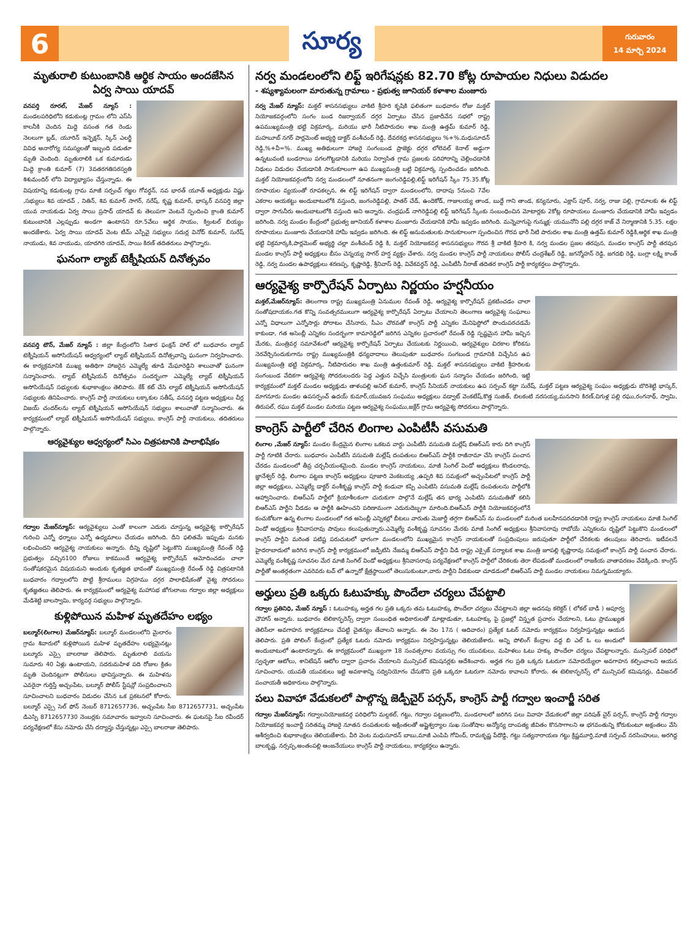6 సూర్య
గురువారం
14 మార్చి 2024
మృతురాలి కుటుంబానికి ఆర్థిక సాయం అందజేసిన ఏర్వ సాయి యాదవ్
వనపర్తి రూరల్, మేజర్ న్యూస్ : మండలపరిధిలోని కడుకుంట్ల గ్రామం లోని ఎస్‌సి కాలనీకి చెందిన మిద్దె వసంత గత రెండు నెలలుగా బ్లడ్, యూరిన్ ఇన్ఫెక్షన్, స్కిన్ ఎలర్జీ వివిధ అనారోగ్య సమస్యలతో ఇబ్బంది పడుతూ మృతి చెందింది. మృతురాలికి ఒక కుమారుడు మిద్దె క్రాంతి కుమార్ (7) 3వతరగతిసరస్వతి శిశుమందిర్ లోని విద్యాభ్యాసం చేస్తున్నాడు. ఈ విషయాన్ని కడుకుంట్ల గ్రామ మాజీ సర్పంచ్ గజ్జల గోవర్ధన్, నవ భారత్ యూత్ అధ్యక్షుడు విష్ణు ,సభ్యులు శివ యాదవ్ , నితిన్, శివ కుమార్ సాగర్, నరేష్, కృష్ణ కుమార్, భాస్కర్ వనపర్తి జిల్లా యువ నాయకుడు ఏర్వ సాయి ప్రసాద్ యాదవ్ కు తెలుపగా వెంటనే స్పందించి క్రాంతి కుమార్ కుటుంబానికి ఎల్లప్పుడు అండగా ఉంటానని రూ.5వేలు ఆర్థిక సాయం, క్వింటల్ బియ్యం అందజేశారు. ఏర్వ సాయి యాదవ్ వెంట టీమ్ ఎస్పీవై సభ్యులు సదుర్ల వినోద్ కుమార్, సురేష్ నాయుడు, శివ నాయుడు, యాదగిరి యాదవ్, సాయి కిరణ్ తదితరులు పాల్గొన్నారు.
ఘనంగా ల్యాబ్ టెక్నీషియన్ దినోత్సవం
వనపర్తి టౌన్, మేజర్ న్యూస్ : జిల్లా కేంద్రంలోని సితార ఫంక్షన్ హాల్ లో బుధవారం ల్యాబ్ టెక్నీషియన్ అసోసియేషన్ ఆధ్వర్యంలో ల్యాబ్ టెక్నీషియన్ దినోత్సవాన్ని ఘనంగా నిర్వహించారు. ఈ కార్యక్రమానికి ముఖ్య అతిథిగా హాజరైన ఎమ్మెల్యే తూడి మేఘారెడ్డిని శాలువాతో ఘనంగా సన్మానించారు. ల్యాబ్ టెక్నీషియన్ దినోత్సవం సందర్భంగా ఎమ్మెల్యే ల్యాబ్ టెక్నీషియన్ అసోసియేషన్ సభ్యులకు శుభాకాంక్షలు తెలిపారు. కేక్ కట్ చేసి ల్యాబ్ టెక్నీషియన్ అసోసియేషన్ సభ్యులకు తినిపించారు. కాంగ్రెస్ పార్టీ నాయకులు లక్కాకుల సతీష్, వనపర్తి పట్టణ అధ్యక్షులు చీర్ల విజయ్ చందర్‌లను ల్యాబ్ టెక్నీషియన్ అసోసియేషన్ సభ్యులు శాలువాతో సన్మానించారు. ఈ కార్యక్రమంలో ల్యాబ్ టెక్నీషియన్ అసోసియేషన్ సభ్యులు, కాంగ్రెస్ పార్టీ నాయకులు, తదితరులు పాల్గొన్నారు.
ఆర్యవైశ్యుల ఆధ్వర్యంలో సిఎం చిత్రపటానికి పాలాభిషేకం
గద్వాల మేజర్‌న్యూస్: ఆర్యవైశ్యులు ఎంతో కాలంగా ఎదురు చూస్తున్న ఆర్యవైశ్య కార్పొరేషన్ గురించి ఎన్నో ధర్నాలు ఎన్నో ఉద్యమాలు చేయడం జరిగింది. దీని ఫలితమే ఇప్పుడు మనకు లభించిందని ఆర్యవైశ్య నాయకులు అన్నారు. దీన్ని దృష్టిలో పెట్టుకొని ముఖ్యమంత్రి రేవంత్ రెడ్డి ప్రభుత్వం వచ్చిన100 రోజులు కాకముందే ఆర్యవైశ్య కార్పొరేషన్ ఆమోదించడం చాలా సంతోషకరమైన విషయమని అందుకు కృతజ్ఞత భావంతో ముఖ్యమంత్రి రేవంత్ రెడ్డి చిత్రపటానికి బుధవారం గద్వాలలోని పొట్టి శ్రీరాములు విగ్రహము దగ్గర పాలాభిషేకంతో వైశ్య సోదరులు కృతజ్ఞతలు తెలిపారు. ఈ కార్యక్రమంలో ఆర్యవైశ్య మహాసభ జోగులాంబ గద్వాల జిల్లా అధ్యక్షులు మేడిశెట్టి బాలస్వామి, కార్యవర్గ సభ్యులు పాల్గొన్నారు.
కుళ్లిపోయిన మహిళ మృతదేహం లభ్యం
బల్మూర్(లింగాల) మేజర్‌న్యూస్: బల్మూర్ మండలంలోని మైలారం గ్రామ శివారులో కుళ్లిపోయిన మహిళ మృతదేహం లభ్యమైనట్లు బల్మూరు ఎస్సై బాలరాజు తెలిపారు. మృతురాలి వయసు సుమారు 40 ఏళ్లు ఉంటాయని, సదరుమహిళ పది రోజుల క్రితం మృతి చెందినట్లుగా పోలీసులు భావిస్తున్నారు. ఈ మహిళను ఎవరైనా గుర్తిస్తే అచ్చంపేట, బల్మూర్ పోలీస్ స్టేషన్లో సంప్రదించాలని సూచించాలని బుధవారం విడుదల చేసిన ఒక ప్రకటనలో కోరారు. బల్మూర్ ఎస్సై సెల్ ఫోన్ నెంబర్ 8712657736, అచ్చంపేట సీఐ 8712657731, అచ్చంపేట డిఎస్పి 8712657730 నెంబర్లకు సమాచారం ఇవ్వాలని సూచించారు. ఈ ఘటనపై సీఐ రవీందర్ పర్యవేక్షణలో కేసు నమోదు చేసి దర్యాప్తు చేస్తున్నట్లు ఎస్సై బాలరాజు తెలిపారు.
నర్వ మండలంలోని లిఫ్ట్ ఇరిగేషన్లకు 82.70 కోట్ల రూపాయల నిధులు విడుదల
- శష్యశ్యామలంగా మారుతున్న గ్రామాలు - ప్రభుత్వ జూనియర్ కళాశాల మంజూరు
నర్వ మేజర్ న్యూస్: మక్తల్ శాసనసభ్యులు వాకిటి శ్రీహరి కృషికి ఫలితంగా బుధవారం రోజు మక్తల్ నియోజకవర్గంలోని సంగం బండ రిజర్వాయర్ దగ్గర ఏర్పాటు చేసిన ప్రజాదీవేన సభలో రాష్ట్ర ఉపముఖ్యమంత్రి భట్టి విక్రమార్క, మరియు భారీ నీటిపారుదల శాఖ మంత్రి ఉత్తమ్ కుమార్ రెడ్డి, మహబూబ్ నగర్ పార్లమెంట్ అభ్యర్థి డాక్టర్ వంశీచంద్ రెడ్డి, దేవరకద్ర శాసనసభ్యులు %+%.మధుసూదన్ రెడ్డి,%+వీ=%. ముఖ్య అతిథులుగా హాజరై సంగంబండ ప్రాజెక్టు దగ్గర లోలెవల్ కెనాల్ అడ్డుగా ఉన్నటువంటి బండరాయి పగలగొట్టడానికి మరియు నిర్వాసిత గ్రామ ప్రజలకు పరిహారాన్ని చెల్లించడానికి నిధులు విడుదల చేయడానికి సానుకూలంగా ఉప ముఖ్యమంత్రి బట్టి విక్రమార్క స్పందించడం జరిగింది. మక్తల్ నియోజకవర్గంలోని నర్వ మండలంలో నూతనంగా జంగంరెడ్డిపల్లి,లిఫ్ట్ ఇరిగేషన్ స్కీం 75.35.కోట్ల రూపాయల వ్యయంతో రూపకల్పన, ఈ లిఫ్ట్ ఇరిగేషన్ ద్వారా మండలంలోని, దాదాపు 5నుంచి 7వేల ఎకరాల ఆయకట్టు అందుబాటులోకి వస్తుంది, జంగంరెడ్డిపల్లి, పాతర్ చేడ్, ఉందెకోడ్, గాజులయ్య తాండ, బుద్దే గాని తాండ, కన్యనూరు, ఎక్లాస్ పూర్, నర్వ, రాజు పల్లి, గ్రామాలకు ఈ లిఫ్ట్ ద్వారా సాగునీరు అందుబాటులోకి వస్తుంది అని అన్నారు. చంద్రఘడ్ నాగిరెడ్డిపల్లి లిఫ్ట్ ఇరిగేషన్ స్కీంకు సంబంధించిన మోటార్లకు 2కోట్ల రూపాయలు మంజూరు చేయడానికి హామీ ఇవ్వడం జరిగింది. నర్వ మండల కేంద్రంలో ప్రభుత్వ జూనియర్ కళాశాల మంజూరు చేయడానికి హామీ ఇవ్వడం జరిగింది. మన్నెవాగుపై గున్ముక్ల- యమునోని పల్లి దగ్గర కాజ్ వే నిర్మాణానికి 5.35. లక్షల రూపాయలు మంజూరు చేయడానికి హామీ ఇవ్వడం జరిగింది. ఈ లిఫ్ట్ అనుమతులకు సానుకూలంగా స్పందించిన గౌరవ భారీ నీటి పారుదల శాఖ మంత్రి ఉత్తమ్ కుమార్ రెడ్డికి,ఆర్థిక శాఖ మంత్రి భట్టి విక్రమార్కకి,పార్లమెంట్ అభ్యర్థి చల్లా వంశీచంద్ రెడ్డి కి, మక్తల్ నియోజకవర్గ శాసనసభ్యులు గౌరవ శ్రీ వాకిటి శ్రీహరి కి, నర్వ మండల ప్రజల తరపున, మండల కాంగ్రెస్ పార్టీ తరపున మండల కాంగ్రెస్ పార్టీ అధ్యక్షులు బీసం చెన్నయ్య సాగర్ హర్ష వ్యక్తం చేశారు. నర్వ మండల కాంగ్రెస్ పార్టీ నాయకులు పోలీస్ చంద్రశేఖర్ రెడ్డి, జగన్మోహన్ రెడ్డి, జగదభి రెడ్డి, బంగ్లా లక్ష్మి కాంత్ రెడ్డి, నర్వ మండల ఉపాధ్యక్షులు శరణప్ప, కృష్ణారెడ్డి, శ్రీనివాస్ రెడ్డి, వివేకవర్ధన్ రెడ్డి, ఎంపీటీసీ నీరాజ్ తదితర కాంగ్రెస్ పార్టీ కార్యకర్తలు పాల్గొన్నారు.
ఆర్యవైశ్య కార్పొరేషన్ ఏర్పాటు నిర్ణయం హర్షనీయం
మక్తల్,మేజర్‌న్యూస్: తెలంగాణ రాష్ట్ర ముఖ్యమంత్రి ఏనుముల రేవంత్ రెడ్డి, ఆర్యవైశ్య కార్పొరేషన్ ప్రకటించడం చాలా సంతోషదాయకం.గత కొన్ని సంవత్సరములుగా ఆర్యవైశ్య కార్పొరేషన్ ఏర్పాటు చేయాలని తెలంగాణ ఆర్యవైశ్య సంఘాలు ఎన్నో విధాలుగా ఎన్నోసార్లు పోరాటం చేసినారు, సీఎం చొరవతో కాంగ్రెస్ పార్టీ ఎన్నికల మేనిఫెస్టోలో పొందుపరచడమే కాకుండా, గత అసెంబ్లీ ఎన్నికల సందర్భంగా కామారెడ్డిలో జరిగిన ఎన్నికల ప్రచారంలో రేవంత్ రెడ్డి స్పష్టమైన హామీ ఇచ్చిన మేరకు, మంత్రివర్గ సమావేశంలో ఆర్యవైశ్య కార్పొరేషన్ ఏర్పాటు చేయుటకు నిర్ణయించి, ఆర్యవైశ్యుల చిరకాల కోరికను నెరవేర్చినందుకుగాను రాష్ట్ర ముఖ్యమంత్రికి ధన్యవాదాలు తెలుపుతూ బుధవారం సంగబండ గ్రామానికి విచ్చేసిన ఉప ముఖ్యమంత్రి భట్టి విక్రమార్క, నీటిపారుదల శాఖ మంత్రి ఉత్తంకుమార్ రెడ్డి, మక్తల్ శాసనసభ్యులు వాకిటి శ్రీహరిలకు సంగంబండ వేదికగా ఆర్యవైశ్య సోదరులందరు పెద్ద ఎత్తున విచ్చేసి మంత్రులకు ఘన సన్మానం చేయడం జరిగింది, ఇట్టి కార్యక్రమంలో మక్తల్ మండల అధ్యక్షుడు తాళంపల్లి అనిల్ కుమార్, కాంగ్రెస్ సీనియర్ నాయకులు ఉప సర్పంచ్ కట్టా సురేష్, మక్తల్ పట్టణ ఆర్యవైశ్య సంఘం అధ్యక్షుడు బొరిశెట్టి భాస్కర్, మాగనూరు మండల ఉపసర్పంచ్ ఉదయ్ కుమార్,యువజన సంఘము అధ్యక్షులు వడ్వాట్ వెంకటేష్,కొత్త సుజిత్, బిలకంటి నరసయ్య,మనసాని కిరణ్,చిగుళ్ల పల్లి రఘు,రంగనాథ్, స్వామి, తిరుపల్, రఘు మక్తల్ మండల మరియు పట్టణ ఆర్యవైశ్య సంఘము,జక్లేర్ గ్రామ ఆర్యవైశ్య సోదరులు పాల్గొన్నారు.
కాంగ్రెస్ పార్టీలో చేరిన లింగాల ఎంపిటీసీ వసుమతి
లింగాల ,మేజర్ న్యూస్: మండల కేంద్రమైన లింగాల ఒకటవ వార్డు ఎంపీటీసీ వసుమతి మల్లేష్ బిఆర్ఎస్ కారు దిగి కాంగ్రెస్ పార్టీ గూటికి చేరారు. బుధవారం ఎంపీటీసీ వసుమతి మల్లేష్ దంపతులు బిఆర్ఎస్ పార్టీకి రాజీనామా చేసి కాంగ్రెస్ పంచాన చేరడం మండలంలో తీవ్ర చర్చనీయంశమైంది. మండల కాంగ్రెస్ నాయకులు, మాజీ సింగిల్ విండో అధ్యక్షులు కొండలరావు, జ్ఞానేశ్వర్ రెడ్డి, లింగాల పట్టణ కాంగ్రెస్ అధ్యక్షులు పూజారి వెంకటయ్య ,ఉప్పరి శివ సమక్షంలో అచ్చంపేటలో కాంగ్రెస్ పార్టీ జిల్లా అధ్యక్షులు, ఎమ్మెల్యే డాక్టర్ వంశీకృష్ణ కాంగ్రెస్ పార్టీ కండువా కప్పి ఎంపిటిసి వసుమతి మల్లేష్ దంపతులను పార్టీలోకి ఆహ్వానించారు. బిఆర్ఎస్ పార్టీలో క్రియాశీలకంగా చురుకుగా పాల్గొనే మల్లేష్ తన భార్య ఎంపిటిసి వసుమతితో కలిసి బిఆర్ఎస్ పార్టీని వీడడం ఆ పార్టీకి ఊహించని పరిణామంగా ఎదురుదెబ్బగా మారింది.బిఆర్ఎస్ పార్టీకి నియోజకవర్గంలోనే కంచుకోటగా ఉన్న లింగాల మండలంలో గత అసెంబ్లీ ఎన్నికల్లో బీటలు వారుతు మెజార్టీ తగ్గగా బిఆర్ఎస్ ను మండలంలో మరింత బలహీనపరచడానికి రాష్ట్ర కాంగ్రెస్ నాయకులు మాజీ సింగిల్ విండో అధ్యక్షులు శ్రీనివాసరావు పావులు కలుపుతున్నారు.ఎమ్మెల్యే వంశీకృష్ణ సూచనల మేరకు మాజీ సింగిల్ అధ్యక్షులు శ్రీనివాసరావు రాబోయే ఎన్నికలను దృష్టిలో పెట్టుకొని మండలంలో కాంగ్రెస్ పార్టీని మరింత పటిష్ట పరుచుటలో భాగంగా మండలంలోని ముఖ్యమైన కాంగ్రెస్ నాయకులతో సంప్రదింపులు జరుపుతూ పార్టీలో చేరికలకు తలుపులు తెరిచారు. ఇటీవలనే హైదరాబాదులో జరిగిన కాంగ్రెస్ పార్టీ కార్యక్రమంలో జడ్పీటిసి నేజమ్మ బిఆర్ఎస్ పార్టీని వీడి రాష్ట్ర ఎక్సైజ్ పర్యాటక శాఖ మంత్రి జూపల్లి కృష్ణారావు సమక్షంలో కాంగ్రెస్ పార్టీ పంచాన చేరారు. ఎమ్మెల్యే వంశీకృష్ణ సూచనల మేర మాజీ సింగిల్ విండో అధ్యక్షులు శ్రీనివాసరావు పర్యవేక్షణలో కాంగ్రెస్ పార్టీలో చేరికలకు తెరా లేపడంతో మండలంలో రాజకీయ వాతావరణం వేడెక్కింది. కాంగ్రెస్ పార్టీతో అంతర్గతంగా ఎవరెవరు టచ్ లో ఉన్నారో క్షేత్రస్థాయిలో తెలుసుకుంటూ,వారు పార్టీని వీడకుండా చూడడంలో బిఆర్ఎస్ పార్టీ మండల నాయకులు నిమగ్నమయ్యారు.
అర్హులు ప్రతి ఒక్కరు ఓటుహక్కు పొందేలా చర్యలు చేపట్టాలి
గద్వాల ప్రతినిధి, మేజర్ న్యూస్ : ఓటుహక్కు అర్హత గల ప్రతి ఒక్కరు తమ ఓటుహక్కు పొందేలా చర్యలు చేపట్టాలని జిల్లా అదనపు కలెక్టర్ ( లోకల్ బాడీ ) అపూర్వ చౌహాన్ అన్నారు. బుధవారం టెలికాన్ఫరెన్స్ ద్వారా సంబంధిత అధికారులతో మాట్లాడుతూ, ఓటుహక్కు పై ప్రజల్లో విస్తృత ప్రచారం చేయాలని, ఓటు ప్రాముఖ్యత తెలిసేలా అవగాహన కార్యక్రమాలు చేపట్టి చైతన్యం తేవాలని అన్నారు. ఈ నెల 17న ( ఆదివారం) ప్రత్యేక ఓటర్ నమోదు కార్యక్రమం నిర్వహిస్తున్నట్లు ఆయన తెలిపారు. ప్రతి పోలింగ్ కేంద్రంలో ప్రత్యేక ఓటరు నమోదు కార్యక్రమం నిర్వహిస్తున్నట్లు తెలియజేశారు. అన్ని పోలింగ్ కేంద్రాల వద్ద బి ఎల్ ఓ లు అందులో అందుబాటులో ఉంటారన్నారు. ఈ కార్యక్రమంలో ముఖ్యంగా 18 సంవత్సరాల వయస్సు గల యువకులు, మహిళలు ఓటు హక్కు పొందేలా చర్యలు చేపట్టాలన్నారు. మున్సిపల్ పరిధిలో స్వచ్ఛతా ఆటోలు, శానిటేషన్ ఆటోల ద్వారా ప్రచారం చేయాలని మున్సిపల్ కమిషనర్లకు ఆదేశించారు. అర్హత గల ప్రతి ఒక్కరు ఓటరుగా నమోదయ్యేలా అవగాహన కల్పించాలని ఆయన సూచించారు. యువతీ యువకులు ఇట్టి అవకాశాన్ని సద్వినియోగం చేసుకొని ప్రతి ఒక్కరూ ఓటరుగా నమోదు కావాలని కోరారు. ఈ టెలికాన్ఫరెన్స్ లో మున్సిపల్ కమిషనర్లు, డివిజనల్ పంచాయతీ అధికారులు పాల్గొన్నారు.
పలు వివాహా వేడుకలలో పాల్గొన్న జెడ్పీచైర్ పర్సన్, కాంగ్రెస్ పార్టీ గద్వాల ఇంచార్జీ సరిత
గద్వాల మేజర్‌న్యూస్: గద్వాలనియోజకవర్గ పరిధిలోని మల్దకల్, గట్టు, గద్వాల పట్టణంలోని, మండలాలలో జరిగిన పలు వివాహ వేడుకలలో జిల్లా పరిషత్ చైర్ పర్సన్, కాంగ్రెస్ పార్టీ గద్వాల నియోజకవర్గ ఇంచార్జీ సరితమ్మ హాజరై నూతన దంపతులకు అక్షింతలతో అష్టైశ్వర్యాల సుఖ సంతోషాల అన్యోన్య దాంపత్య జీవితం కొనసాగాలని ఆ భగవంతున్ని కోరుకుంటూ అక్షంతలు వేసి ఆశీర్వదించి శుభాకాంక్షలు తెలియజేశారు. వీరి వెంట మధుసూదన్ బాబు,మాజీ ఎంపిపి గోవింద్, రామకృష్ణ పేదొడ్డి, గట్టు సత్యనారాయణ గట్టు క్రిష్ణమూర్తి,మాజీ సర్పంచ్ నరసింహులు, అరగిద్ద బాలకృష్ణ, నర్సప్ప,అంతంపల్లి ఆంజనేయులు కాంగ్రెస్ పార్టీ నాయకులు, కార్యకర్తలు ఉన్నారు.